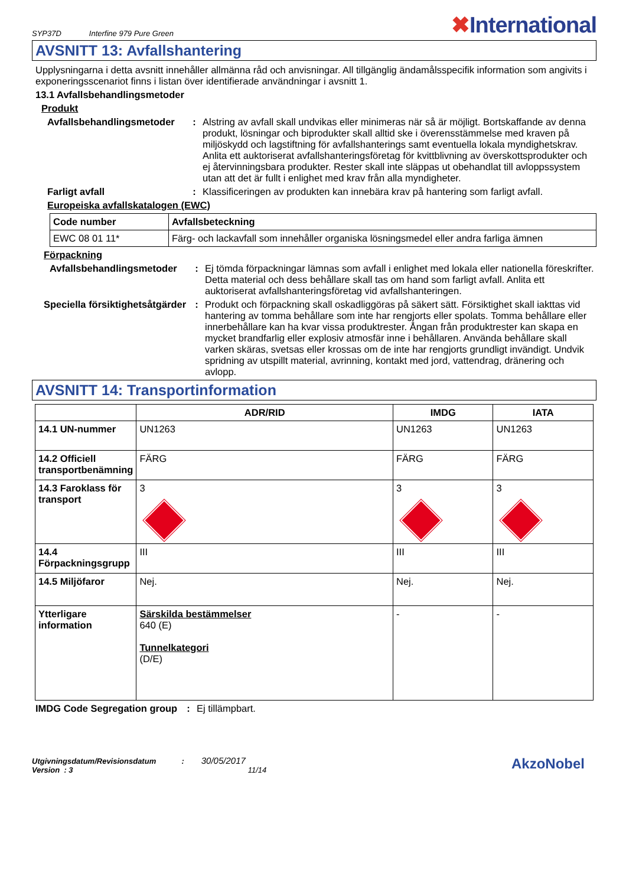SYP37D Interfine 979 Pure Green
✖International
AVSNITT 13: Avfallshantering
Upplysningarna i detta avsnitt innehåller allmänna råd och anvisningar. All tillgänglig ändamålsspecifik information som angivits i exponeringsscenariot finns i listan över identifierade användningar i avsnitt 1.
13.1 Avfallsbehandlingsmetoder
Produkt
Avfallsbehandlingsmetoder
: Alstring av avfall skall undvikas eller minimeras när så är möjligt. Bortskaffande av denna produkt, lösningar och biprodukter skall alltid ske i överensstämmelse med kraven på miljöskydd och lagstiftning för avfallshanterings samt eventuella lokala myndighetskrav. Anlita ett auktoriserat avfallshanteringsföretag för kvittblivning av överskottsprodukter och ej återvinningsbara produkter. Rester skall inte släppas ut obehandlat till avloppssystem utan att det är fullt i enlighet med krav från alla myndigheter.
Farligt avfall : Klassificeringen av produkten kan innebära krav på hantering som farligt avfall.
Europeiska avfallskatalogen (EWC)
| Code number | Avfallsbeteckning |
| --- | --- |
| EWC 08 01 11* | Färg- och lackavfall som innehåller organiska lösningsmedel eller andra farliga ämnen |
Förpackning
Avfallsbehandlingsmetoder
: Ej tömda förpackningar lämnas som avfall i enlighet med lokala eller nationella föreskrifter. Detta material och dess behållare skall tas om hand som farligt avfall. Anlita ett auktoriserat avfallshanteringsföretag vid avfallshanteringen.
Speciella försiktighetsåtgärder
: Produkt och förpackning skall oskadliggöras på säkert sätt. Försiktighet skall iakttas vid hantering av tomma behållare som inte har rengjorts eller spolats. Tomma behållare eller innerbehållare kan ha kvar vissa produktrester. Ångan från produktrester kan skapa en mycket brandfarlig eller explosiv atmosfär inne i behållaren. Använda behållare skall varken skäras, svetsas eller krossas om de inte har rengjorts grundligt invändigt. Undvik spridning av utspillt material, avrinning, kontakt med jord, vattendrag, dränering och avlopp.
AVSNITT 14: Transportinformation
| | ADR/RID | IMDG | IATA |
| --- | --- | --- | --- |
| 14.1 UN-nummer | UN1263 | UN1263 | UN1263 |
| 14.2 Officiell transportbenämning | FÄRG | FÄRG | FÄRG |
| 14.3 Faroklass för transport | 3 | 3 | 3 |
| 14.4 Förpackningsgrupp | III | III | III |
| 14.5 Miljöfaror | Nej. | Nej. | Nej. |
| Ytterligare information | Särskilda bestämmelser 640 (E) Tunnelkategori (D/E) | - | - |
IMDG Code Segregation group
: Ej tillämpbart.
Utgivningsdatum/Revisionsdatum : 30/05/2017
Version : 3 11/14
AkzoNobel